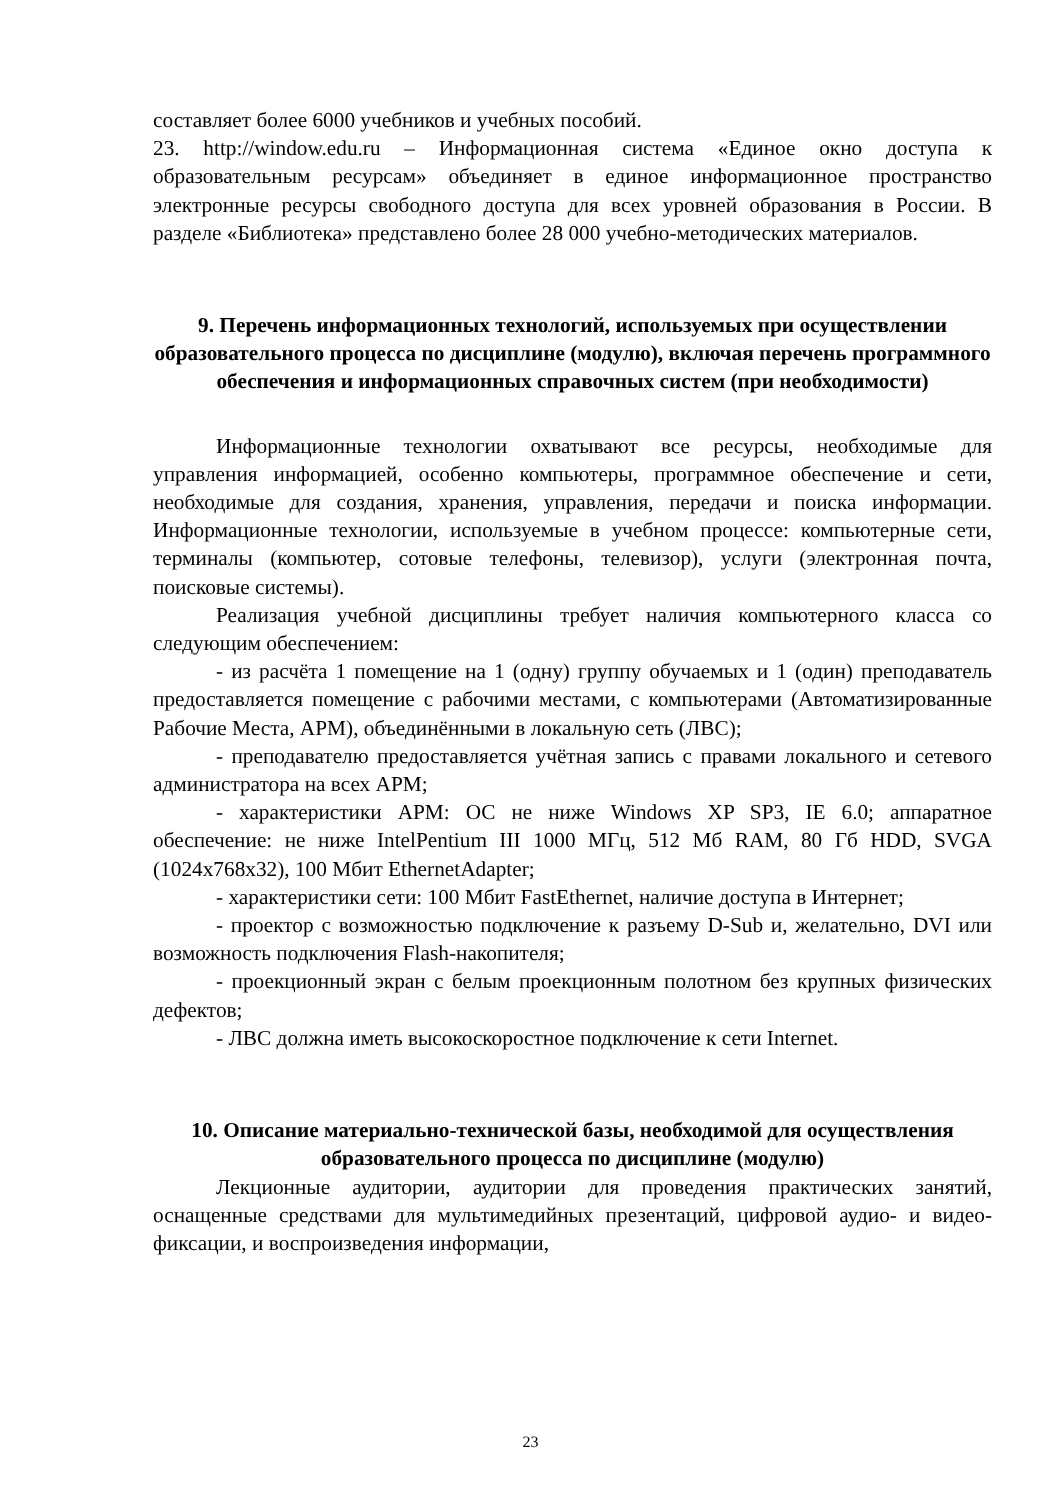составляет более 6000 учебников и учебных пособий.
23. http://window.edu.ru – Информационная система «Единое окно доступа к образовательным ресурсам» объединяет в единое информационное пространство электронные ресурсы свободного доступа для всех уровней образования в России. В разделе «Библиотека» представлено более 28 000 учебно-методических материалов.
9. Перечень информационных технологий, используемых при осуществлении образовательного процесса по дисциплине (модулю), включая перечень программного обеспечения и информационных справочных систем (при необходимости)
Информационные технологии охватывают все ресурсы, необходимые для управления информацией, особенно компьютеры, программное обеспечение и сети, необходимые для создания, хранения, управления, передачи и поиска информации. Информационные технологии, используемые в учебном процессе: компьютерные сети, терминалы (компьютер, сотовые телефоны, телевизор), услуги (электронная почта, поисковые системы).
Реализация учебной дисциплины требует наличия компьютерного класса со следующим обеспечением:
- из расчёта 1 помещение на 1 (одну) группу обучаемых и 1 (один) преподаватель предоставляется помещение с рабочими местами, с компьютерами (Автоматизированные Рабочие Места, АРМ), объединёнными в локальную сеть (ЛВС);
- преподавателю предоставляется учётная запись с правами локального и сетевого администратора на всех АРМ;
- характеристики АРМ: ОС не ниже Windows XP SP3, IE 6.0; аппаратное обеспечение: не ниже IntelPentium III 1000 МГц, 512 Мб RAM, 80 Гб HDD, SVGA (1024x768x32), 100 Мбит EthernetAdapter;
- характеристики сети: 100 Мбит FastEthernet, наличие доступа в Интернет;
- проектор с возможностью подключение к разъему D-Sub и, желательно, DVI или возможность подключения Flash-накопителя;
- проекционный экран с белым проекционным полотном без крупных физических дефектов;
- ЛВС должна иметь высокоскоростное подключение к сети Internet.
10. Описание материально-технической базы, необходимой для осуществления образовательного процесса по дисциплине (модулю)
Лекционные аудитории, аудитории для проведения практических занятий, оснащенные средствами для мультимедийных презентаций, цифровой аудио- и видео- фиксации, и воспроизведения информации,
23